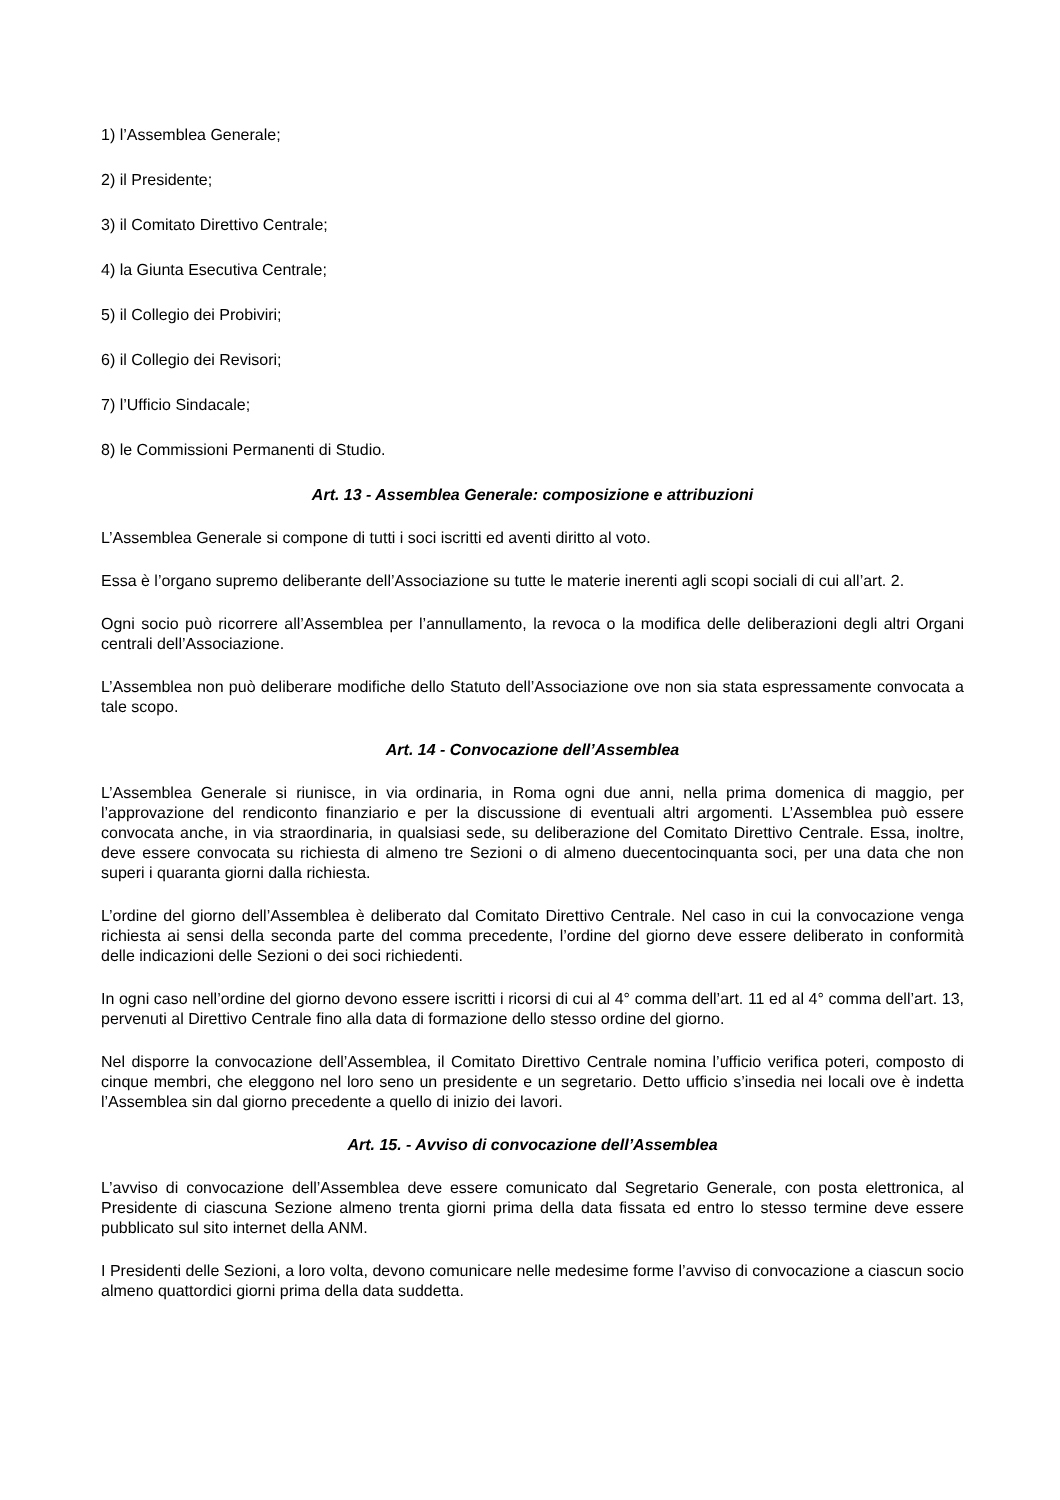1) l’Assemblea Generale;
2) il Presidente;
3) il Comitato Direttivo Centrale;
4) la Giunta Esecutiva Centrale;
5) il Collegio dei Probiviri;
6) il Collegio dei Revisori;
7) l’Ufficio Sindacale;
8) le Commissioni Permanenti di Studio.
Art. 13 - Assemblea Generale: composizione e attribuzioni
L’Assemblea Generale si compone di tutti i soci iscritti ed aventi diritto al voto.
Essa è l’organo supremo deliberante dell’Associazione su tutte le materie inerenti agli scopi sociali di cui all’art. 2.
Ogni socio può ricorrere all’Assemblea per l’annullamento, la revoca o la modifica delle deliberazioni degli altri Organi centrali dell’Associazione.
L’Assemblea non può deliberare modifiche dello Statuto dell’Associazione ove non sia stata espressamente convocata a tale scopo.
Art. 14 - Convocazione dell’Assemblea
L’Assemblea Generale si riunisce, in via ordinaria, in Roma ogni due anni, nella prima domenica di maggio, per l’approvazione del rendiconto finanziario e per la discussione di eventuali altri argomenti. L’Assemblea può essere convocata anche, in via straordinaria, in qualsiasi sede, su deliberazione del Comitato Direttivo Centrale. Essa, inoltre, deve essere convocata su richiesta di almeno tre Sezioni o di almeno duecentocinquanta soci, per una data che non superi i quaranta giorni dalla richiesta.
L’ordine del giorno dell’Assemblea è deliberato dal Comitato Direttivo Centrale. Nel caso in cui la convocazione venga richiesta ai sensi della seconda parte del comma precedente, l’ordine del giorno deve essere deliberato in conformità delle indicazioni delle Sezioni o dei soci richiedenti.
In ogni caso nell’ordine del giorno devono essere iscritti i ricorsi di cui al 4° comma dell’art. 11 ed al 4° comma dell’art. 13, pervenuti al Direttivo Centrale fino alla data di formazione dello stesso ordine del giorno.
Nel disporre la convocazione dell’Assemblea, il Comitato Direttivo Centrale nomina l’ufficio verifica poteri, composto di cinque membri, che eleggono nel loro seno un presidente e un segretario. Detto ufficio s’insedia nei locali ove è indetta l’Assemblea sin dal giorno precedente a quello di inizio dei lavori.
Art. 15. - Avviso di convocazione dell’Assemblea
L’avviso di convocazione dell’Assemblea deve essere comunicato dal Segretario Generale, con posta elettronica, al Presidente di ciascuna Sezione almeno trenta giorni prima della data fissata ed entro lo stesso termine deve essere pubblicato sul sito internet della ANM.
I Presidenti delle Sezioni, a loro volta, devono comunicare nelle medesime forme l’avviso di convocazione a ciascun socio almeno quattordici giorni prima della data suddetta.